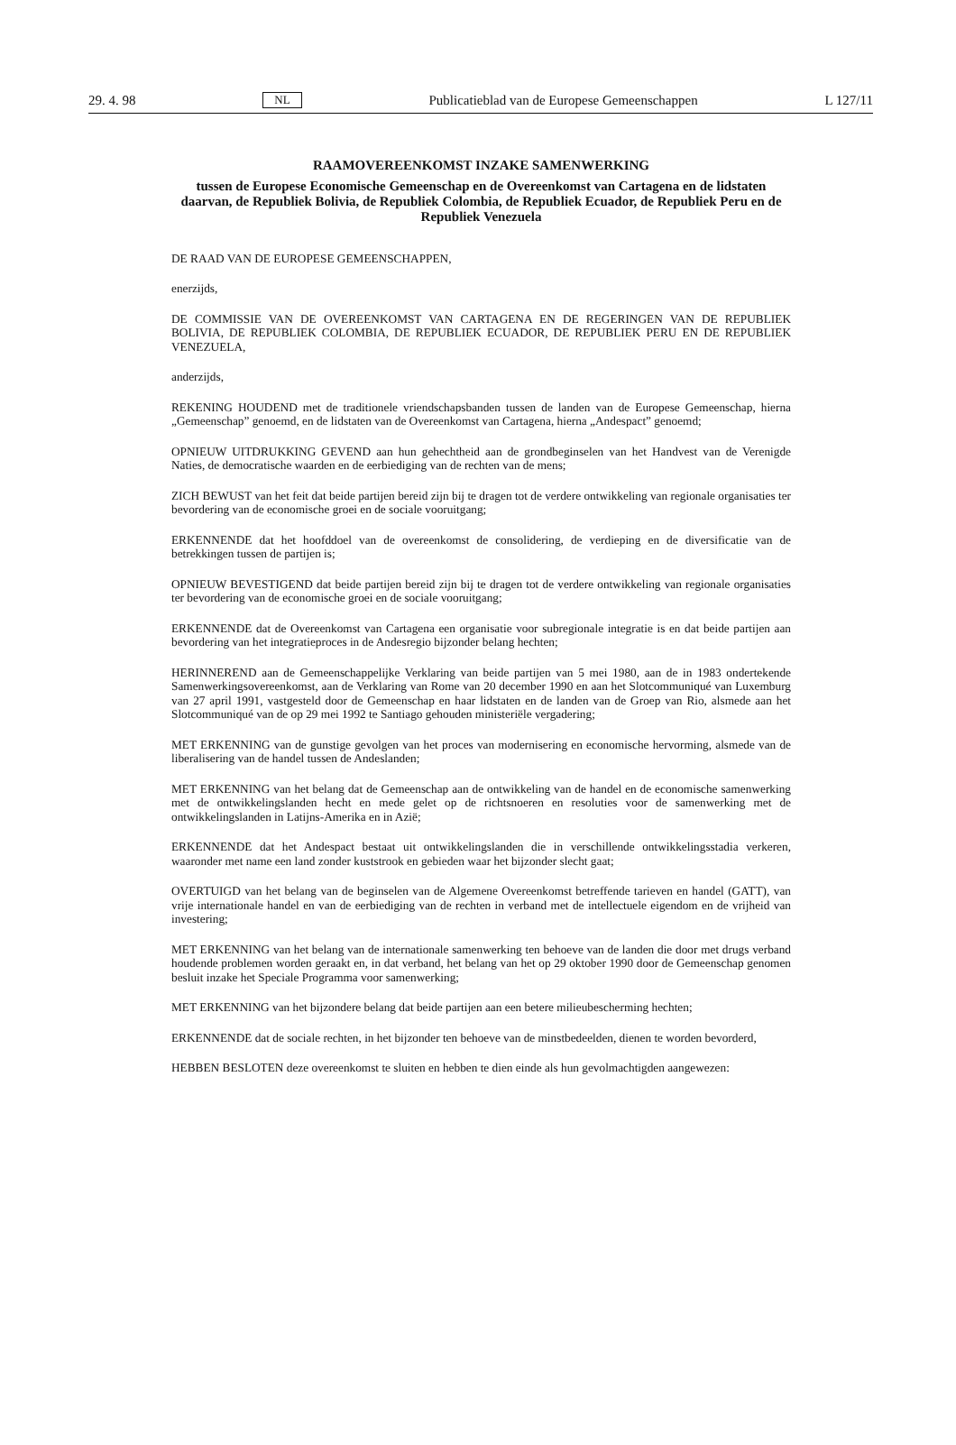29. 4. 98 NL Publicatieblad van de Europese Gemeenschappen L 127/11
RAAMOVEREENKOMST INZAKE SAMENWERKING
tussen de Europese Economische Gemeenschap en de Overeenkomst van Cartagena en de lidstaten daarvan, de Republiek Bolivia, de Republiek Colombia, de Republiek Ecuador, de Republiek Peru en de Republiek Venezuela
DE RAAD VAN DE EUROPESE GEMEENSCHAPPEN,
enerzijds,
DE COMMISSIE VAN DE OVEREENKOMST VAN CARTAGENA EN DE REGERINGEN VAN DE REPUBLIEK BOLIVIA, DE REPUBLIEK COLOMBIA, DE REPUBLIEK ECUADOR, DE REPUBLIEK PERU EN DE REPUBLIEK VENEZUELA,
anderzijds,
REKENING HOUDEND met de traditionele vriendschapsbanden tussen de landen van de Europese Gemeenschap, hierna „Gemeenschap” genoemd, en de lidstaten van de Overeenkomst van Cartagena, hierna „Andespact” genoemd;
OPNIEUW UITDRUKKING GEVEND aan hun gehechtheid aan de grondbeginselen van het Handvest van de Verenigde Naties, de democratische waarden en de eerbiediging van de rechten van de mens;
ZICH BEWUST van het feit dat beide partijen bereid zijn bij te dragen tot de verdere ontwikkeling van regionale organisaties ter bevordering van de economische groei en de sociale vooruitgang;
ERKENNENDE dat het hoofddoel van de overeenkomst de consolidering, de verdieping en de diversificatie van de betrekkingen tussen de partijen is;
OPNIEUW BEVESTIGEND dat beide partijen bereid zijn bij te dragen tot de verdere ontwikkeling van regionale organisaties ter bevordering van de economische groei en de sociale vooruitgang;
ERKENNENDE dat de Overeenkomst van Cartagena een organisatie voor subregionale integratie is en dat beide partijen aan bevordering van het integratieproces in de Andesregio bijzonder belang hechten;
HERINNEREND aan de Gemeenschappelijke Verklaring van beide partijen van 5 mei 1980, aan de in 1983 ondertekende Samenwerkingsovereenkomst, aan de Verklaring van Rome van 20 december 1990 en aan het Slotcommuniqué van Luxemburg van 27 april 1991, vastgesteld door de Gemeenschap en haar lidstaten en de landen van de Groep van Rio, alsmede aan het Slotcommuniqué van de op 29 mei 1992 te Santiago gehouden ministeriële vergadering;
MET ERKENNING van de gunstige gevolgen van het proces van modernisering en economische hervorming, alsmede van de liberalisering van de handel tussen de Andeslanden;
MET ERKENNING van het belang dat de Gemeenschap aan de ontwikkeling van de handel en de economische samenwerking met de ontwikkelingslanden hecht en mede gelet op de richtsnoeren en resoluties voor de samenwerking met de ontwikkelingslanden in Latijns-Amerika en in Azië;
ERKENNENDE dat het Andespact bestaat uit ontwikkelingslanden die in verschillende ontwikkelingsstadia verkeren, waaronder met name een land zonder kuststrook en gebieden waar het bijzonder slecht gaat;
OVERTUIGD van het belang van de beginselen van de Algemene Overeenkomst betreffende tarieven en handel (GATT), van vrije internationale handel en van de eerbiediging van de rechten in verband met de intellectuele eigendom en de vrijheid van investering;
MET ERKENNING van het belang van de internationale samenwerking ten behoeve van de landen die door met drugs verband houdende problemen worden geraakt en, in dat verband, het belang van het op 29 oktober 1990 door de Gemeenschap genomen besluit inzake het Speciale Programma voor samenwerking;
MET ERKENNING van het bijzondere belang dat beide partijen aan een betere milieubescherming hechten;
ERKENNENDE dat de sociale rechten, in het bijzonder ten behoeve van de minstbedeelden, dienen te worden bevorderd,
HEBBEN BESLOTEN deze overeenkomst te sluiten en hebben te dien einde als hun gevolmachtigden aangewezen: